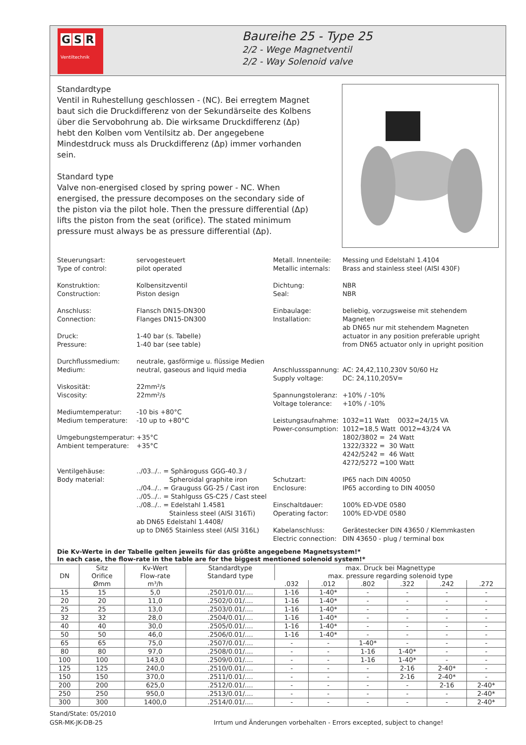G S R
Ventiltechnik
Baureihe 25 - Type 25
2/2 - Wege Magnetventil
2/2 - Way Solenoid valve
Standardtype
Ventil in Ruhestellung geschlossen - (NC). Bei erregtem Magnet baut sich die Druckdifferenz von der Sekundärseite des Kolbens über die Servobohrung ab. Die wirksame Druckdifferenz (Δp) hebt den Kolben vom Ventilsitz ab. Der angegebene Mindestdruck muss als Druckdifferenz (Δp) immer vorhanden sein.
Standard type
Valve non-energised closed by spring power - NC. When energised, the pressure decomposes on the secondary side of the piston via the pilot hole. Then the pressure differential (Δp) lifts the piston from the seat (orifice). The stated minimum pressure must always be as pressure differential (Δp).
| Steuerungsart: Type of control: Konstruktion: Construction: Anschluss: Connection: Druck: Pressure: Durchflussmedium: Medium: Viskosität: Viscosity: Mediumtemperatur: Medium temperature: Umgebungstemperatur: Ambient temperature: Ventilgehäuse: Body material: | servogesteuert pilot operated Kolbensitzventil Piston design Flansch DN15-DN300 Flanges DN15-DN300 1-40 bar (s. Tabelle) 1-40 bar (see table) neutrale, gasförmige u. flüssige Medien neutral, gaseous and liquid media 22mm²/s 22mm²/s -10 bis +80°C -10 up to +80°C +35°C +35°C ../03../.. = Sphäroguss GGG-40.3 / Spheroidal graphite iron ../04../.. = Grauguss GG-25 / Cast iron ../05../.. = Stahlguss GS-C25 / Cast steel ../08../.. = Edelstahl 1.4581 Stainless steel (AISI 316Ti) ab DN65 Edelstahl 1.4408/ up to DN65 Stainless steel (AISI 316L) |
| Metall. Innenteile: Metallic internals: Dichtung: Seal: Einbaulage: Installation: Anschlussspannung: Supply voltage: Spannungstoleranz: Voltage tolerance: Leistungsaufnahme: Power-consumption: Schutzart: Enclosure: Einschaltdauer: Operating factor: Kabelanschluss: Electric connection: | Messing und Edelstahl 1.4104 Brass and stainless steel (AISI 430F) NBR NBR beliebig, vorzugsweise mit stehendem Magneten ab DN65 nur mit stehendem Magneten actuator in any position preferable upright from DN65 actuator only in upright position AC: 24,42,110,230V 50/60 Hz DC: 24,110,205V= +10% / -10% +10% / -10% 1032=11 Watt 0032=24/15 VA 1012=18,5 Watt 0012=43/24 VA 1802/3802 = 24 Watt 1322/3322 = 30 Watt 4242/5242 = 46 Watt 4272/5272 =100 Watt IP65 nach DIN 40050 IP65 according to DIN 40050 100% ED-VDE 0580 100% ED-VDE 0580 Gerätestecker DIN 43650 / Klemmkasten DIN 43650 - plug / terminal box |
Die Kv-Werte in der Tabelle gelten jeweils für das größte angegebene Magnetsystem!*
In each case, the flow-rate in the table are for the biggest mentioned solenoid system!*
| DN | Sitz Orifice Ømm | Kv-Wert Flow-rate m³/h | Standardtype Standard type | max. Druck bei Magnettype max. pressure regarding solenoid type | | | | | |
| --- | --- | --- | --- | --- | --- | --- | --- | --- | --- |
| | | | | .032 | .012 | .802 | .322 | .242 | .272 |
| 15 | 15 | 5,0 | .2501/0.01/.... | 1-16 | 1-40* | - | - | - | - |
| 20 | 20 | 11,0 | .2502/0.01/.... | 1-16 | 1-40* | - | - | - | - |
| 25 | 25 | 13,0 | .2503/0.01/.... | 1-16 | 1-40* | - | - | - | - |
| 32 | 32 | 28,0 | .2504/0.01/.... | 1-16 | 1-40* | - | - | - | - |
| 40 | 40 | 30,0 | .2505/0.01/.... | 1-16 | 1-40* | - | - | - | - |
| 50 | 50 | 46,0 | .2506/0.01/.... | 1-16 | 1-40* | - | - | - | - |
| 65 | 65 | 75,0 | .2507/0.01/.... | - | - | 1-40* | - | - | - |
| 80 | 80 | 97,0 | .2508/0.01/.... | - | - | 1-16 | 1-40* | - | - |
| 100 | 100 | 143,0 | .2509/0.01/.... | - | - | 1-16 | 1-40* | - | - |
| 125 | 125 | 240,0 | .2510/0.01/.... | - | - | - | 2-16 | 2-40* | - |
| 150 | 150 | 370,0 | .2511/0.01/.... | - | - | - | 2-16 | 2-40* | - |
| 200 | 200 | 625,0 | .2512/0.01/.... | - | - | - | - | 2-16 | 2-40* |
| 250 | 250 | 950,0 | .2513/0.01/.... | - | - | - | - | - | 2-40* |
| 300 | 300 | 1400,0 | .2514/0.01/.... | - | - | - | - | - | 2-40* |
Stand/State: 05/2010
GSR-MK-JK-DB-25 Irrtum und Änderungen vorbehalten - Errors excepted, subject to change!